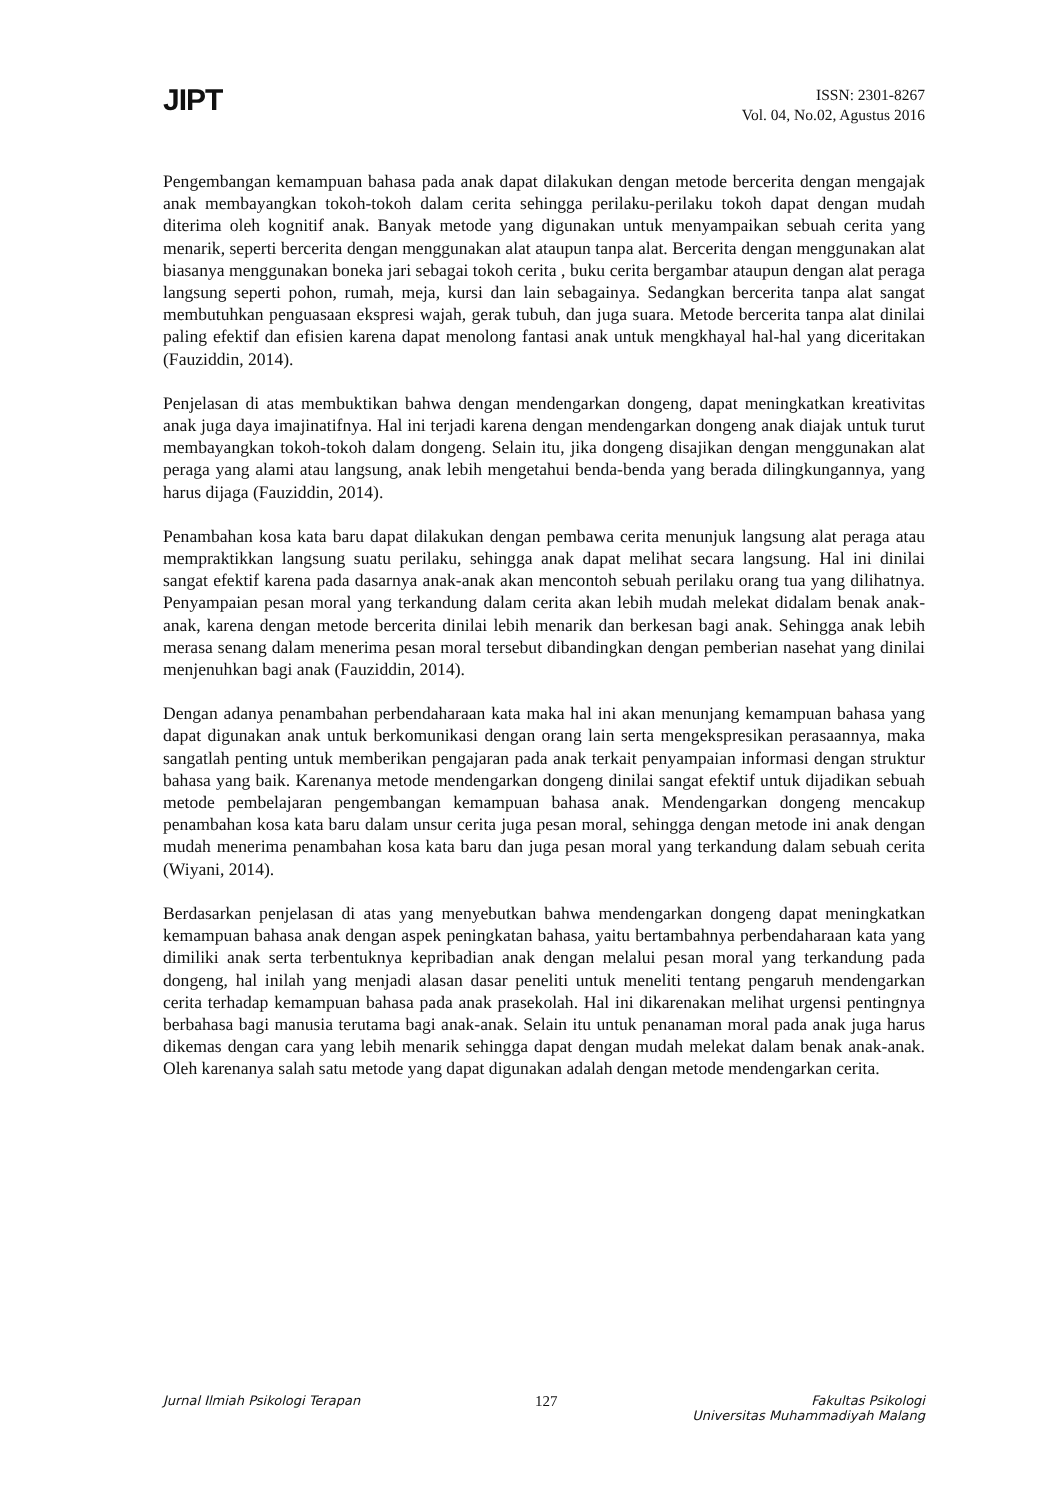JIPT
ISSN: 2301-8267
Vol. 04, No.02, Agustus 2016
Pengembangan kemampuan bahasa pada anak dapat dilakukan dengan metode bercerita dengan mengajak anak membayangkan tokoh-tokoh dalam cerita sehingga perilaku-perilaku tokoh dapat dengan mudah diterima oleh kognitif anak. Banyak metode yang digunakan untuk menyampaikan sebuah cerita yang menarik, seperti bercerita dengan menggunakan alat ataupun tanpa alat. Bercerita dengan menggunakan alat biasanya menggunakan boneka jari sebagai tokoh cerita , buku cerita bergambar ataupun dengan alat peraga langsung seperti pohon, rumah, meja, kursi dan lain sebagainya. Sedangkan bercerita tanpa alat sangat membutuhkan penguasaan ekspresi wajah, gerak tubuh, dan juga suara. Metode bercerita tanpa alat dinilai paling efektif dan efisien karena dapat menolong fantasi anak untuk mengkhayal hal-hal yang diceritakan (Fauziddin, 2014).
Penjelasan di atas membuktikan bahwa dengan mendengarkan dongeng, dapat meningkatkan kreativitas anak juga daya imajinatifnya. Hal ini terjadi karena dengan mendengarkan dongeng anak diajak untuk turut membayangkan tokoh-tokoh dalam dongeng. Selain itu, jika dongeng disajikan dengan menggunakan alat peraga yang alami atau langsung, anak lebih mengetahui benda-benda yang berada dilingkungannya, yang harus dijaga (Fauziddin, 2014).
Penambahan kosa kata baru dapat dilakukan dengan pembawa cerita menunjuk langsung alat peraga atau mempraktikkan langsung suatu perilaku, sehingga anak dapat melihat secara langsung. Hal ini dinilai sangat efektif karena pada dasarnya anak-anak akan mencontoh sebuah perilaku orang tua yang dilihatnya. Penyampaian pesan moral yang terkandung dalam cerita akan lebih mudah melekat didalam benak anak-anak, karena dengan metode bercerita dinilai lebih menarik dan berkesan bagi anak. Sehingga anak lebih merasa senang dalam menerima pesan moral tersebut dibandingkan dengan pemberian nasehat yang dinilai menjenuhkan bagi anak (Fauziddin, 2014).
Dengan adanya penambahan perbendaharaan kata maka hal ini akan menunjang kemampuan bahasa yang dapat digunakan anak untuk berkomunikasi dengan orang lain serta mengekspresikan perasaannya, maka sangatlah penting untuk memberikan pengajaran pada anak terkait penyampaian informasi dengan struktur bahasa yang baik. Karenanya metode mendengarkan dongeng dinilai sangat efektif untuk dijadikan sebuah metode pembelajaran pengembangan kemampuan bahasa anak. Mendengarkan dongeng mencakup penambahan kosa kata baru dalam unsur cerita juga pesan moral, sehingga dengan metode ini anak dengan mudah menerima penambahan kosa kata baru dan juga pesan moral yang terkandung dalam sebuah cerita (Wiyani, 2014).
Berdasarkan penjelasan di atas yang menyebutkan bahwa mendengarkan dongeng dapat meningkatkan kemampuan bahasa anak dengan aspek peningkatan bahasa, yaitu bertambahnya perbendaharaan kata yang dimiliki anak serta terbentuknya kepribadian anak dengan melalui pesan moral yang terkandung pada dongeng, hal inilah yang menjadi alasan dasar peneliti untuk meneliti tentang pengaruh mendengarkan cerita terhadap kemampuan bahasa pada anak prasekolah. Hal ini dikarenakan melihat urgensi pentingnya berbahasa bagi manusia terutama bagi anak-anak. Selain itu untuk penanaman moral pada anak juga harus dikemas dengan cara yang lebih menarik sehingga dapat dengan mudah melekat dalam benak anak-anak. Oleh karenanya salah satu metode yang dapat digunakan adalah dengan metode mendengarkan cerita.
Jurnal Ilmiah Psikologi Terapan 127 Fakultas Psikologi
Universitas Muhammadiyah Malang